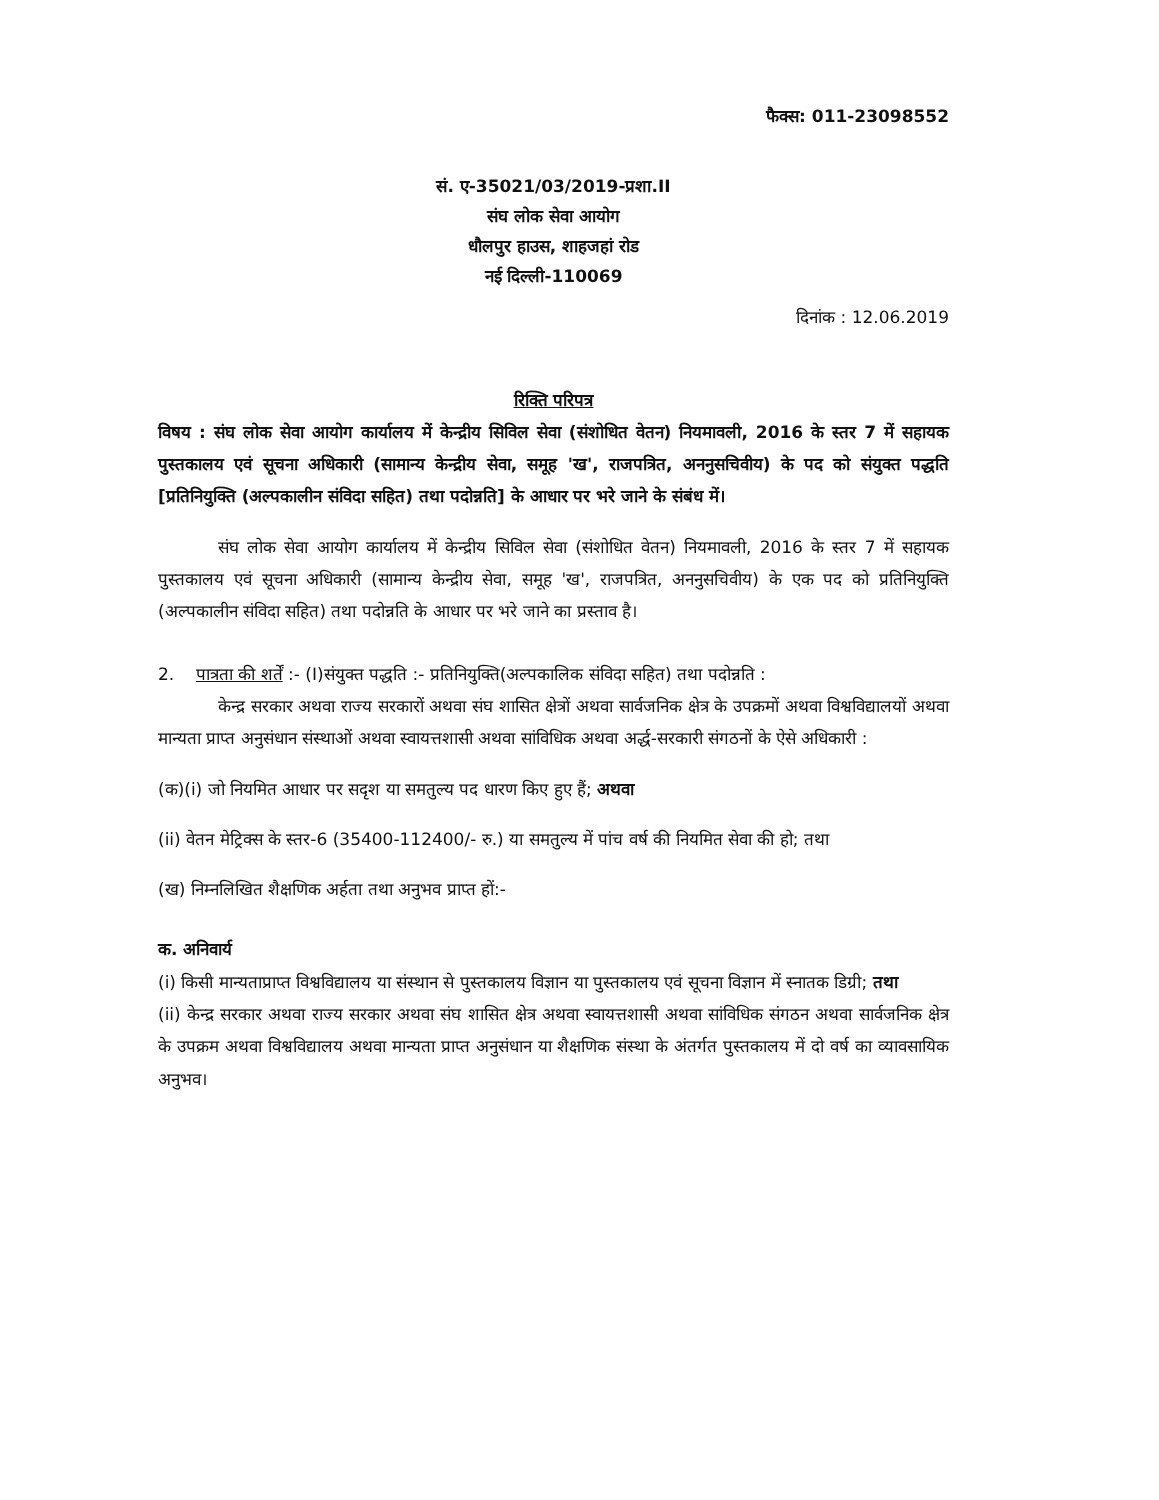फैक्स: 011-23098552
सं. ए-35021/03/2019-प्रशा.II
संघ लोक सेवा आयोग
धौलपुर हाउस, शाहजहां रोड
नई दिल्ली-110069
दिनांक : 12.06.2019
रिक्ति परिपत्र
विषय : संघ लोक सेवा आयोग कार्यालय में केन्द्रीय सिविल सेवा (संशोधित वेतन) नियमावली, 2016 के स्तर 7 में सहायक पुस्तकालय एवं सूचना अधिकारी (सामान्य केन्द्रीय सेवा, समूह 'ख', राजपत्रित, अननुसचिवीय) के पद को संयुक्त पद्धति [प्रतिनियुक्ति (अल्पकालीन संविदा सहित) तथा पदोन्नति] के आधार पर भरे जाने के संबंध में।
संघ लोक सेवा आयोग कार्यालय में केन्द्रीय सिविल सेवा (संशोधित वेतन) नियमावली, 2016 के स्तर 7 में सहायक पुस्तकालय एवं सूचना अधिकारी (सामान्य केन्द्रीय सेवा, समूह 'ख', राजपत्रित, अननुसचिवीय) के एक पद को प्रतिनियुक्ति (अल्पकालीन संविदा सहित) तथा पदोन्नति के आधार पर भरे जाने का प्रस्ताव है।
2. पात्रता की शर्तें :- (I)संयुक्त पद्धति :- प्रतिनियुक्ति(अल्पकालिक संविदा सहित) तथा पदोन्नति :
केन्द्र सरकार अथवा राज्य सरकारों अथवा संघ शासित क्षेत्रों अथवा सार्वजनिक क्षेत्र के उपक्रमों अथवा विश्वविद्यालयों अथवा मान्यता प्राप्त अनुसंधान संस्थाओं अथवा स्वायत्तशासी अथवा सांविधिक अथवा अर्द्ध-सरकारी संगठनों के ऐसे अधिकारी :
(क)(i) जो नियमित आधार पर सदृश या समतुल्य पद धारण किए हुए हैं; अथवा
(ii) वेतन मेट्रिक्स के स्तर-6 (35400-112400/- रु.) या समतुल्य में पांच वर्ष की नियमित सेवा की हो; तथा
(ख) निम्नलिखित शैक्षणिक अर्हता तथा अनुभव प्राप्त हों:-
क. अनिवार्य
(i) किसी मान्यताप्राप्त विश्वविद्यालय या संस्थान से पुस्तकालय विज्ञान या पुस्तकालय एवं सूचना विज्ञान में स्नातक डिग्री; तथा
(ii) केन्द्र सरकार अथवा राज्य सरकार अथवा संघ शासित क्षेत्र अथवा स्वायत्तशासी अथवा सांविधिक संगठन अथवा सार्वजनिक क्षेत्र के उपक्रम अथवा विश्वविद्यालय अथवा मान्यता प्राप्त अनुसंधान या शैक्षणिक संस्था के अंतर्गत पुस्तकालय में दो वर्ष का व्यावसायिक अनुभव।